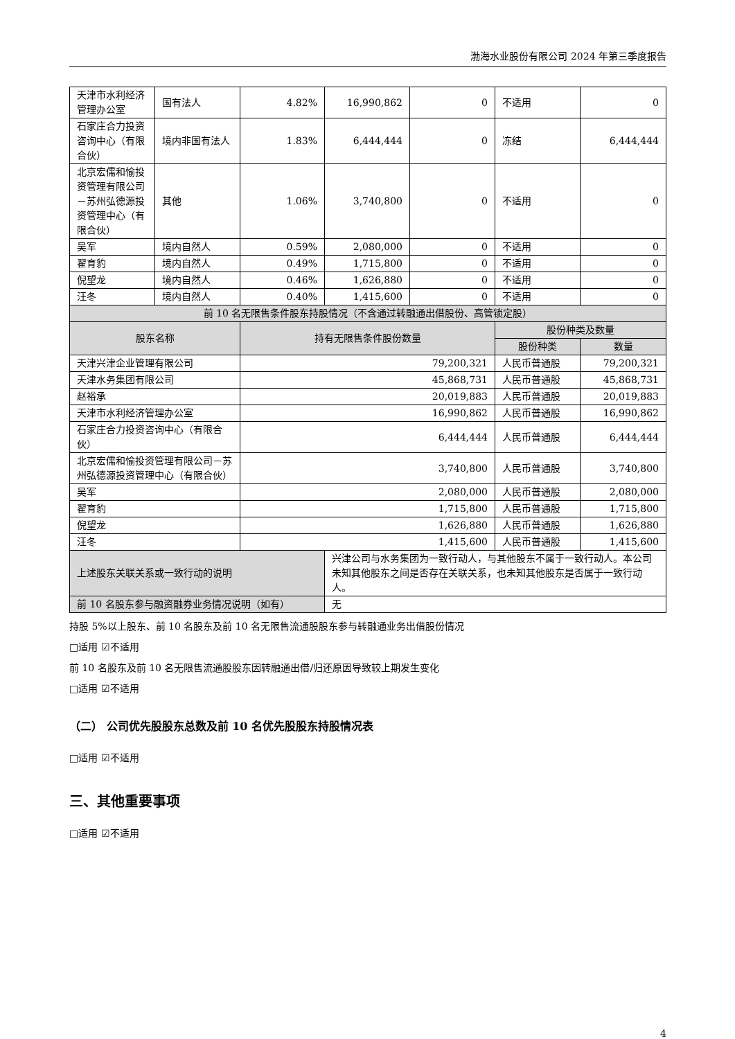渤海水业股份有限公司 2024 年第三季度报告
| 天津市水利经济管理办公室 | 国有法人 | 4.82% | 16,990,862 | 0 | 不适用 | 0 |
| 石家庄合力投资咨询中心（有限合伙） | 境内非国有法人 | 1.83% | 6,444,444 | 0 | 冻结 | 6,444,444 |
| 北京宏儒和愉投资管理有限公司－苏州弘德源投资管理中心（有限合伙） | 其他 | 1.06% | 3,740,800 | 0 | 不适用 | 0 |
| 吴军 | 境内自然人 | 0.59% | 2,080,000 | 0 | 不适用 | 0 |
| 翟育豹 | 境内自然人 | 0.49% | 1,715,800 | 0 | 不适用 | 0 |
| 倪望龙 | 境内自然人 | 0.46% | 1,626,880 | 0 | 不适用 | 0 |
| 汪冬 | 境内自然人 | 0.40% | 1,415,600 | 0 | 不适用 | 0 |
| 前 10 名无限售条件股东持股情况（不含通过转融通出借股份、高管锁定股） | | | | | | |
| 股东名称 | | 持有无限售条件股份数量 | | | 股份种类及数量 | |
| | | | | | 股份种类 | 数量 |
| 天津兴津企业管理有限公司 | | 79,200,321 | | | 人民币普通股 | 79,200,321 |
| 天津水务集团有限公司 | | 45,868,731 | | | 人民币普通股 | 45,868,731 |
| 赵裕承 | | 20,019,883 | | | 人民币普通股 | 20,019,883 |
| 天津市水利经济管理办公室 | | 16,990,862 | | | 人民币普通股 | 16,990,862 |
| 石家庄合力投资咨询中心（有限合伙） | | 6,444,444 | | | 人民币普通股 | 6,444,444 |
| 北京宏儒和愉投资管理有限公司－苏州弘德源投资管理中心（有限合伙） | | 3,740,800 | | | 人民币普通股 | 3,740,800 |
| 吴军 | | 2,080,000 | | | 人民币普通股 | 2,080,000 |
| 翟育豹 | | 1,715,800 | | | 人民币普通股 | 1,715,800 |
| 倪望龙 | | 1,626,880 | | | 人民币普通股 | 1,626,880 |
| 汪冬 | | 1,415,600 | | | 人民币普通股 | 1,415,600 |
| 上述股东关联关系或一致行动的说明 | | | 兴津公司与水务集团为一致行动人，与其他股东不属于一致行动人。本公司未知其他股东之间是否存在关联关系，也未知其他股东是否属于一致行动人。 | | | |
| 前 10 名股东参与融资融券业务情况说明（如有） | | | 无 | | | |
持股 5%以上股东、前 10 名股东及前 10 名无限售流通股股东参与转融通业务出借股份情况
□适用 ☑不适用
前 10 名股东及前 10 名无限售流通股股东因转融通出借/归还原因导致较上期发生变化
□适用 ☑不适用
（二） 公司优先股股东总数及前 10 名优先股股东持股情况表
□适用 ☑不适用
三、其他重要事项
□适用 ☑不适用
4